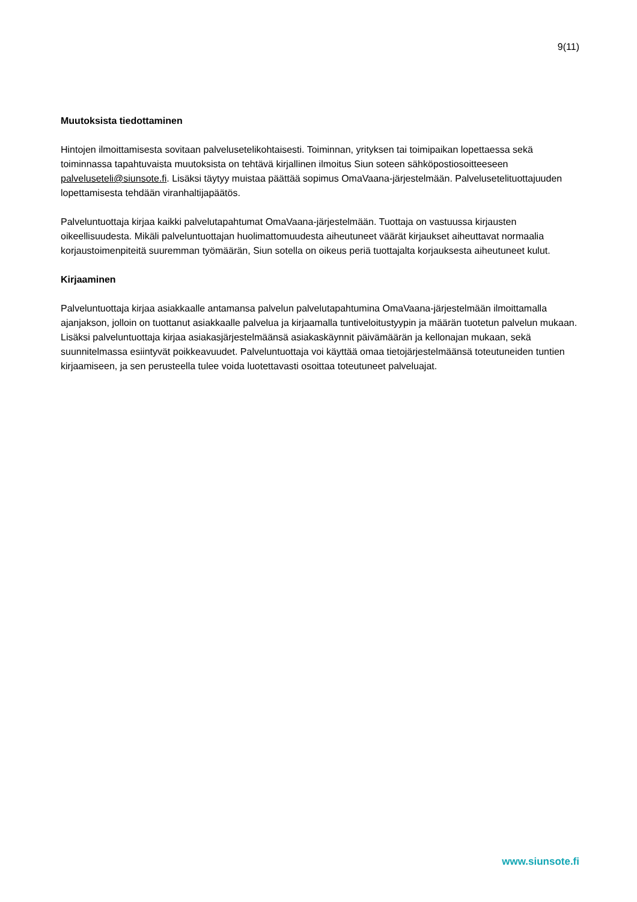9(11)
Muutoksista tiedottaminen
Hintojen ilmoittamisesta sovitaan palvelusetelikohtaisesti. Toiminnan, yrityksen tai toimipaikan lopettaessa sekä toiminnassa tapahtuvaista muutoksista on tehtävä kirjallinen ilmoitus Siun soteen sähköpostiosoitteeseen palveluseteli@siunsote.fi. Lisäksi täytyy muistaa päättää sopimus OmaVaana-järjestelmään. Palvelusetelituottajuuden lopettamisesta tehdään viranhaltijapäätös.
Palveluntuottaja kirjaa kaikki palvelutapahtumat OmaVaana-järjestelmään. Tuottaja on vastuussa kirjausten oikeellisuudesta. Mikäli palveluntuottajan huolimattomuudesta aiheutuneet väärät kirjaukset aiheuttavat normaalia korjaustoimenpiteitä suuremman työmäärän, Siun sotella on oikeus periä tuottajalta korjauksesta aiheutuneet kulut.
Kirjaaminen
Palveluntuottaja kirjaa asiakkaalle antamansa palvelun palvelutapahtumina OmaVaana-järjestelmään ilmoittamalla ajanjakson, jolloin on tuottanut asiakkaalle palvelua ja kirjaamalla tuntiveloitustyypin ja määrän tuotetun palvelun mukaan. Lisäksi palveluntuottaja kirjaa asiakasjärjestelmäänsä asiakaskäynnit päivämäärän ja kellonajan mukaan, sekä suunnitelmassa esiintyvät poikkeavuudet. Palveluntuottaja voi käyttää omaa tietojärjestelmäänsä toteutuneiden tuntien kirjaamiseen, ja sen perusteella tulee voida luotettavasti osoittaa toteutuneet palveluajat.
www.siunsote.fi